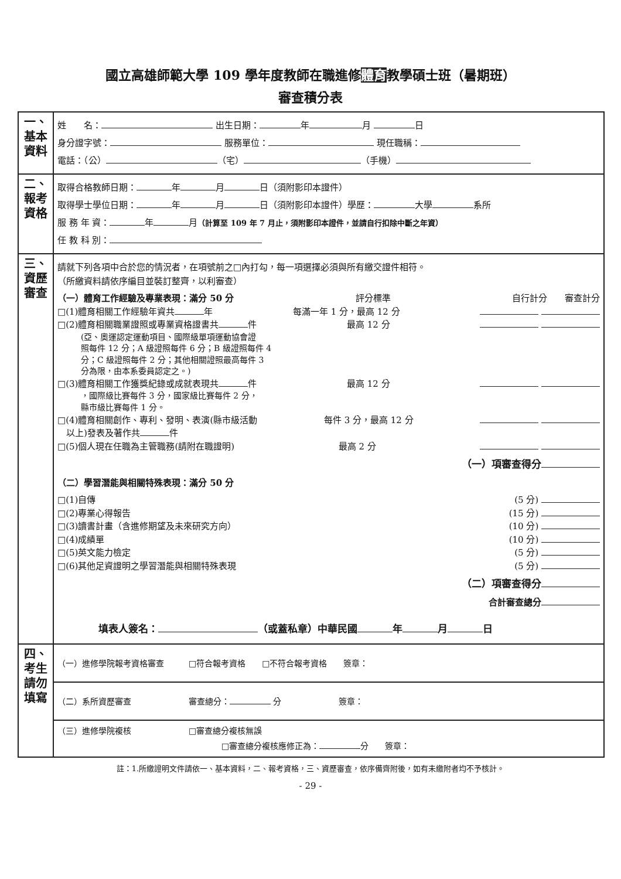國立高雄師範大學 109 學年度教師在職進修體育教學碩士班（暑期班）
審查積分表
| 一、基本資料 | 姓 名： 出生日期： 年 月 日 身分證字號： 服務單位： 現任職稱： 電話：（公） （宅） （手機） |
| 二、報考資格 | 取得合格教師日期： 年 月 日（須附影印本證件） 取得學士學位日期： 年 月 日（須附影印本證件）學歷： 大學 系所 服 務 年 資： 年 月 （計算至 109 年 7 月止，須附影印本證件，並請自行扣除中斷之年資） 任 教 科 別： |
| 三、資歷審查 | 請就下列各項中合於您的情況者，在項號前之□內打勾，每一項選擇必須與所有繳交證件相符。 （所繳資料請依序編目並裝訂整齊，以利審查） （一）體育工作經驗及專業表現：滿分 50 分 評分標準 自行計分 審查計分 □(1)體育相關工作經驗年資共 年 每滿一年 1 分，最高 12 分 □(2)體育相關職業證照或專業資格證書共 件 最高 12 分 (亞、奧運認定運動項目、國際級單項運動協會證 照每件 12 分；A 級證照每件 6 分；B 級證照每件 4 分；C 級證照每件 2 分；其他相關證照最高每件 3 分為限，由本系委員認定之。) □(3)體育相關工作獲獎紀錄或成就表現共 件 最高 12 分 ，國際級比賽每件 3 分，國家級比賽每件 2 分， 縣市級比賽每件 1 分。 □(4)體育相關創作、專利、發明、表演(縣市級活動 以上)發表及著作共 件 每件 3 分，最高 12 分 □(5)個人現在任職為主管職務(請附在職證明) 最高 2 分 （一）項審查得分 （二）學習潛能與相關特殊表現：滿分 50 分 □(1)自傳 (5 分) □(2)專業心得報告 (15 分) □(3)讀書計畫（含進修期望及未來研究方向） (10 分) □(4)成績單 (10 分) □(5)英文能力檢定 (5 分) □(6)其他足資證明之學習潛能與相關特殊表現 (5 分) （二）項審查得分 合計審查總分 填表人簽名： （或蓋私章）中華民國 年 月 日 |
| 四、考生請勿填寫 | （一）進修學院報考資格審查 □符合報考資格 □不符合報考資格 簽章： |
| | （二）系所資歷審查 審查總分： 分 簽章： |
| | （三）進修學院複核 □審查總分複核無誤 □審查總分複核應修正為： 分 簽章： |
註：1.所繳證明文件請依一、基本資料，二、報考資格，三、資歷審查，依序備齊附後，如有未繳附者均不予核計。
- 29 -